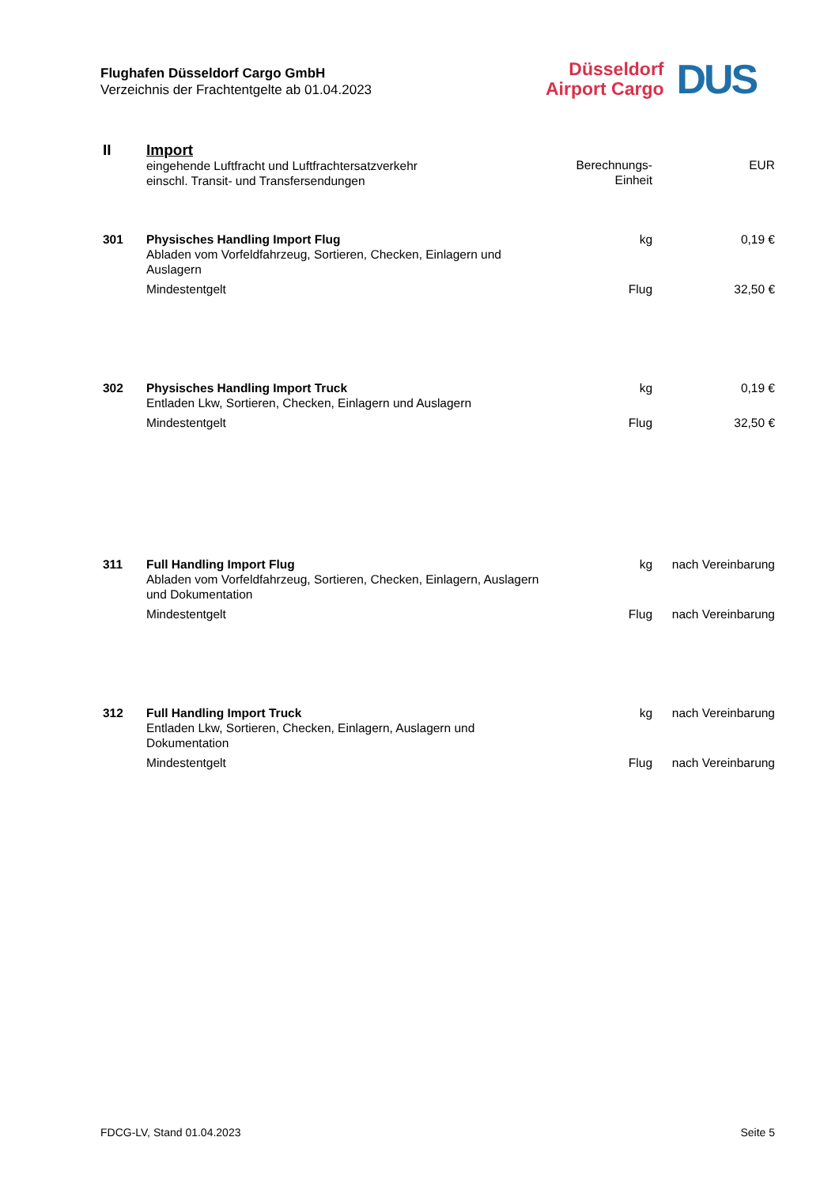Flughafen Düsseldorf Cargo GmbH
Verzeichnis der Frachtentgelte ab 01.04.2023
Düsseldorf
Airport Cargo
DUS
| II | Import eingehende Luftfracht und Luftfrachtersatzverkehr einschl. Transit- und Transfersendungen | Berechnungs- Einheit | EUR |
| 301 | Physisches Handling Import Flug Abladen vom Vorfeldfahrzeug, Sortieren, Checken, Einlagern und Auslagern | kg | 0,19 € |
| | Mindestentgelt | Flug | 32,50 € |
| 302 | Physisches Handling Import Truck Entladen Lkw, Sortieren, Checken, Einlagern und Auslagern | kg | 0,19 € |
| | Mindestentgelt | Flug | 32,50 € |
| 311 | Full Handling Import Flug Abladen vom Vorfeldfahrzeug, Sortieren, Checken, Einlagern, Auslagern und Dokumentation | kg | nach Vereinbarung |
| | Mindestentgelt | Flug | nach Vereinbarung |
| 312 | Full Handling Import Truck Entladen Lkw, Sortieren, Checken, Einlagern, Auslagern und Dokumentation | kg | nach Vereinbarung |
| | Mindestentgelt | Flug | nach Vereinbarung |
FDCG-LV, Stand 01.04.2023 Seite 5